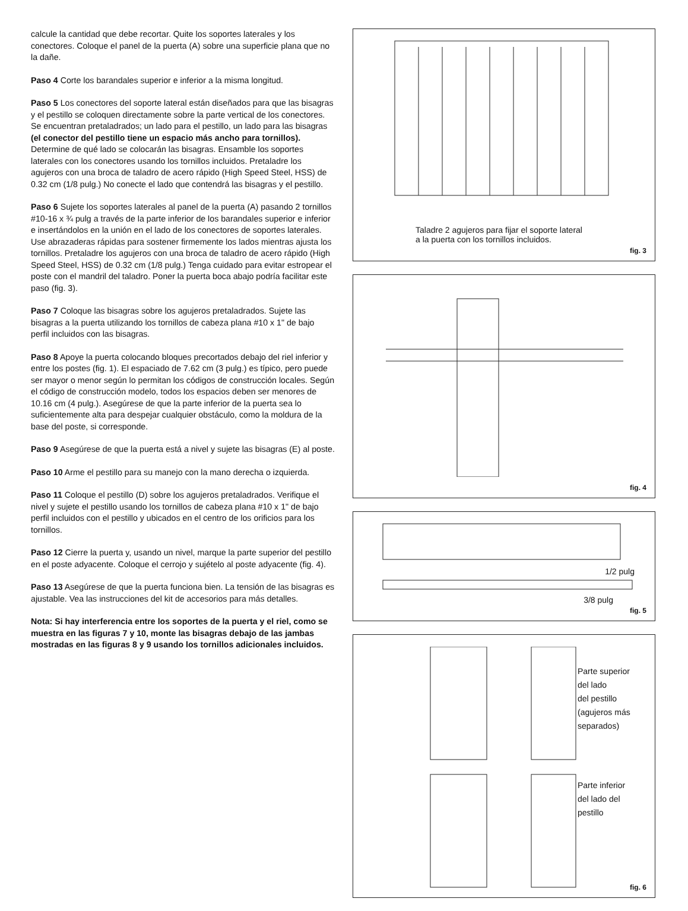calcule la cantidad que debe recortar. Quite los soportes laterales y los conectores. Coloque el panel de la puerta (A) sobre una superficie plana que no la dañe.
Paso 4 Corte los barandales superior e inferior a la misma longitud.
Paso 5 Los conectores del soporte lateral están diseñados para que las bisagras y el pestillo se coloquen directamente sobre la parte vertical de los conectores. Se encuentran pretaladrados; un lado para el pestillo, un lado para las bisagras (el conector del pestillo tiene un espacio más ancho para tornillos). Determine de qué lado se colocarán las bisagras. Ensamble los soportes laterales con los conectores usando los tornillos incluidos. Pretaladre los agujeros con una broca de taladro de acero rápido (High Speed Steel, HSS) de 0.32 cm (1/8 pulg.) No conecte el lado que contendrá las bisagras y el pestillo.
Paso 6 Sujete los soportes laterales al panel de la puerta (A) pasando 2 tornillos #10-16 x ¾ pulg a través de la parte inferior de los barandales superior e inferior e insertándolos en la unión en el lado de los conectores de soportes laterales. Use abrazaderas rápidas para sostener firmemente los lados mientras ajusta los tornillos. Pretaladre los agujeros con una broca de taladro de acero rápido (High Speed Steel, HSS) de 0.32 cm (1/8 pulg.) Tenga cuidado para evitar estropear el poste con el mandril del taladro. Poner la puerta boca abajo podría facilitar este paso (fig. 3).
Paso 7 Coloque las bisagras sobre los agujeros pretaladrados. Sujete las bisagras a la puerta utilizando los tornillos de cabeza plana #10 x 1" de bajo perfil incluidos con las bisagras.
Paso 8 Apoye la puerta colocando bloques precortados debajo del riel inferior y entre los postes (fig. 1). El espaciado de 7.62 cm (3 pulg.) es típico, pero puede ser mayor o menor según lo permitan los códigos de construcción locales. Según el código de construcción modelo, todos los espacios deben ser menores de 10.16 cm (4 pulg.). Asegúrese de que la parte inferior de la puerta sea lo suficientemente alta para despejar cualquier obstáculo, como la moldura de la base del poste, si corresponde.
Paso 9 Asegúrese de que la puerta está a nivel y sujete las bisagras (E) al poste.
Paso 10 Arme el pestillo para su manejo con la mano derecha o izquierda.
Paso 11 Coloque el pestillo (D) sobre los agujeros pretaladrados. Verifique el nivel y sujete el pestillo usando los tornillos de cabeza plana #10 x 1" de bajo perfil incluidos con el pestillo y ubicados en el centro de los orificios para los tornillos.
Paso 12 Cierre la puerta y, usando un nivel, marque la parte superior del pestillo en el poste adyacente. Coloque el cerrojo y sujételo al poste adyacente (fig. 4).
Paso 13 Asegúrese de que la puerta funciona bien. La tensión de las bisagras es ajustable. Vea las instrucciones del kit de accesorios para más detalles.
Nota: Si hay interferencia entre los soportes de la puerta y el riel, como se muestra en las figuras 7 y 10, monte las bisagras debajo de las jambas mostradas en las figuras 8 y 9 usando los tornillos adicionales incluidos.
Taladre 2 agujeros para fijar el soporte lateral
a la puerta con los tornillos incluidos.
fig. 3
fig. 4
1/2 pulg
3/8 pulg
fig. 5
Parte superior
del lado
del pestillo
(agujeros más
separados)
Parte inferior
del lado del
pestillo
fig. 6